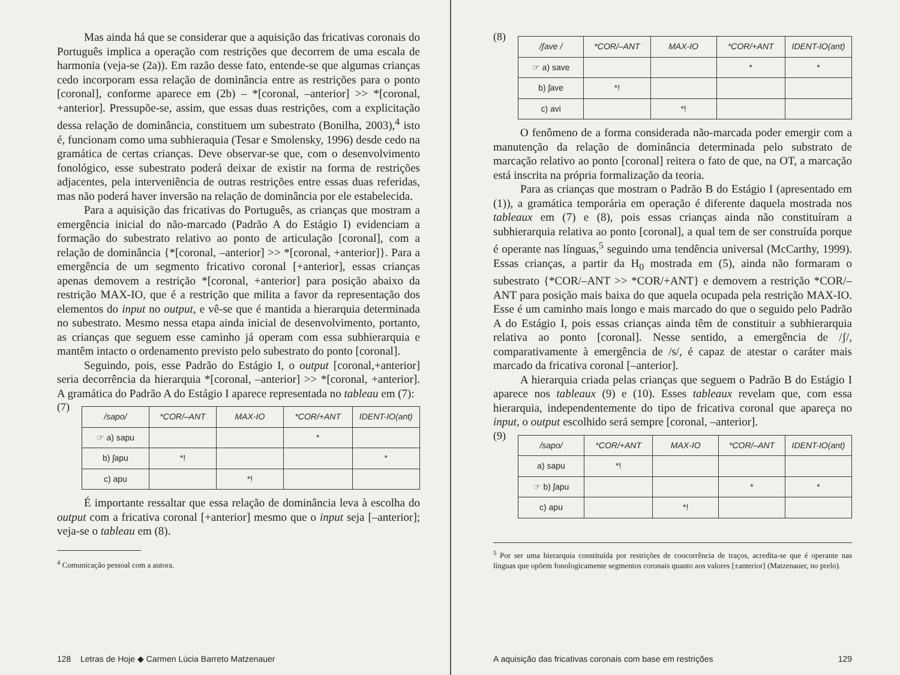Mas ainda há que se considerar que a aquisição das fricativas coronais do Português implica a operação com restrições que decorrem de uma escala de harmonia (veja-se (2a)). Em razão desse fato, entende-se que algumas crianças cedo incorporam essa relação de dominância entre as restrições para o ponto [coronal], conforme aparece em (2b) – *[coronal, –anterior] >> *[coronal, +anterior]. Pressupõe-se, assim, que essas duas restrições, com a explicitação dessa relação de dominância, constituem um subestrato (Bonilha, 2003),<sup>4</sup> isto é, funcionam como uma subhieraquia (Tesar e Smolensky, 1996) desde cedo na gramática de certas crianças. Deve observar-se que, com o desenvolvimento fonológico, esse subestrato poderá deixar de existir na forma de restrições adjacentes, pela interveniência de outras restrições entre essas duas referidas, mas não poderá haver inversão na relação de dominância por ele estabelecida.
Para a aquisição das fricativas do Português, as crianças que mostram a emergência inicial do não-marcado (Padrão A do Estágio I) evidenciam a formação do subestrato relativo ao ponto de articulação [coronal], com a relação de dominância {*[coronal, –anterior] >> *[coronal, +anterior]}. Para a emergência de um segmento fricativo coronal [+anterior], essas crianças apenas demovem a restrição *[coronal, +anterior] para posição abaixo da restrição MAX-IO, que é a restrição que milita a favor da representação dos elementos do input no output, e vê-se que é mantida a hierarquia determinada no subestrato. Mesmo nessa etapa ainda inicial de desenvolvimento, portanto, as crianças que seguem esse caminho já operam com essa subhierarquia e mantêm intacto o ordenamento previsto pelo subestrato do ponto [coronal].
Seguindo, pois, esse Padrão do Estágio I, o output [coronal,+anterior] seria decorrência da hierarquia *[coronal, –anterior] >> *[coronal, +anterior]. A gramática do Padrão A do Estágio I aparece representada no tableau em (7):
(7)
| /sapo/ | *COR/–ANT | MAX-IO | *COR/+ANT | IDENT-IO(ant) |
| --- | --- | --- | --- | --- |
| ☞ a) sapu | | | * | |
| b) ʃapu | *! | | | * |
| c) apu | | *! | | |
É importante ressaltar que essa relação de dominância leva à escolha do output com a fricativa coronal [+anterior] mesmo que o input seja [–anterior]; veja-se o tableau em (8).
<sup>4</sup> Comunicação pessoal com a autora.
128 Letras de Hoje ◆ Carmen Lúcia Barreto Matzenauer
(8)
| /ʃave / | *COR/–ANT | MAX-IO | *COR/+ANT | IDENT-IO(ant) |
| --- | --- | --- | --- | --- |
| ☞ a) save | | | * | * |
| b) ʃave | *! | | | |
| c) avi | | *! | | |
O fenômeno de a forma considerada não-marcada poder emergir com a manutenção da relação de dominância determinada pelo substrato de marcação relativo ao ponto [coronal] reitera o fato de que, na OT, a marcação está inscrita na própria formalização da teoria.
Para as crianças que mostram o Padrão B do Estágio I (apresentado em (1)), a gramática temporária em operação é diferente daquela mostrada nos tableaux em (7) e (8), pois essas crianças ainda não constituíram a subhierarquia relativa ao ponto [coronal], a qual tem de ser construída porque é operante nas línguas,<sup>5</sup> seguindo uma tendência universal (McCarthy, 1999). Essas crianças, a partir da H<sub>0</sub> mostrada em (5), ainda não formaram o subestrato {*COR/–ANT >> *COR/+ANT} e demovem a restrição *COR/–ANT para posição mais baixa do que aquela ocupada pela restrição MAX-IO. Esse é um caminho mais longo e mais marcado do que o seguido pelo Padrão A do Estágio I, pois essas crianças ainda têm de constituir a subhierarquia relativa ao ponto [coronal]. Nesse sentido, a emergência de /ʃ/, comparativamente à emergência de /s/, é capaz de atestar o caráter mais marcado da fricativa coronal [–anterior].
A hierarquia criada pelas crianças que seguem o Padrão B do Estágio I aparece nos tableaux (9) e (10). Esses tableaux revelam que, com essa hierarquia, independentemente do tipo de fricativa coronal que apareça no input, o output escolhido será sempre [coronal, –anterior].
(9)
| /sapo/ | *COR/+ANT | MAX-IO | *COR/–ANT | IDENT-IO(ant) |
| --- | --- | --- | --- | --- |
| a) sapu | *! | | | |
| ☞ b) ʃapu | | | * | * |
| c) apu | | *! | | |
<sup>5</sup> Por ser uma hierarquia constituída por restrições de coocorrência de traços, acredita-se que é operante nas línguas que opõem fonologicamente segmentos coronais quanto aos valores [±anterior] (Matzenauer, no prelo).
A aquisição das fricativas coronais com base em restrições 129